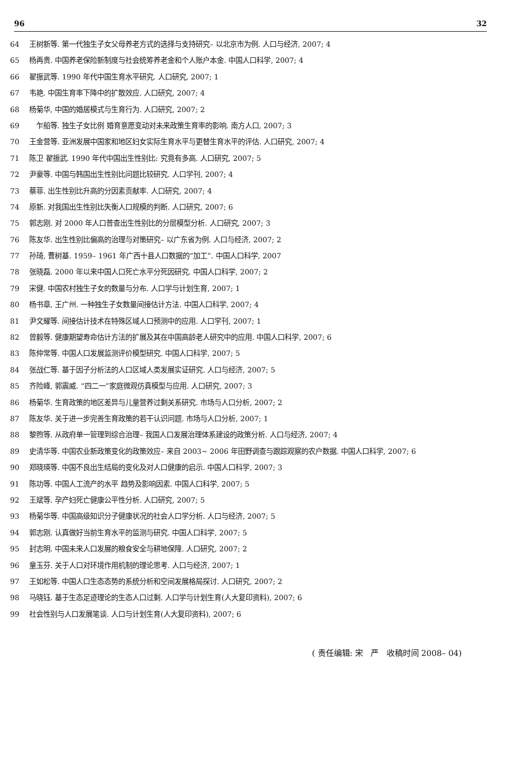96 32
64 王树新等. 第一代独生子女父母养老方式的选择与支持研究– 以北京市为例. 人口与经济, 2007; 4
65 杨再贵. 中国养老保险新制度与社会统筹养老金和个人账户本金. 中国人口科学, 2007; 4
66 翟振武等. 1990 年代中国生育水平研究. 人口研究, 2007; 1
67 韦艳. 中国生育率下降中的扩散效应. 人口研究, 2007; 4
68 杨菊华, 中国的婚居模式与生育行为. 人口研究, 2007; 2
69 乍船等. 独生子女比例 婚育意愿变动对未来政策生育率的影响. 南方人口, 2007; 3
70 王金营等. 亚洲发展中国家和地区妇女实际生育水平与更替生育水平的评估. 人口研究, 2007; 4
71 陈卫 翟振武. 1990 年代中国出生性别比: 究竟有多高. 人口研究, 2007; 5
72 尹豪等. 中国与韩国出生性别比问题比较研究. 人口学刊, 2007; 4
73 蔡菲. 出生性别比升高的分因素贡献率. 人口研究, 2007; 4
74 原新. 对我国出生性别比失衡人口规模的判断. 人口研究, 2007; 6
75 郭志刚. 对 2000 年人口普查出生性别比的分层模型分析. 人口研究, 2007; 3
76 陈友华. 出生性别比偏高的治理与对策研究– 以广东省为例. 人口与经济, 2007; 2
77 孙琦, 曹树基. 1959– 1961 年广西十县人口数据的“加工”. 中国人口科学, 2007
78 张晓磊. 2000 年以来中国人口死亡水平分死因研究. 中国人口科学, 2007; 2
79 宋健. 中国农村独生子女的数量与分布. 人口学与计划生育, 2007; 1
80 杨书章, 王广州. 一种独生子女数量间接估计方法. 中国人口科学, 2007; 4
81 尹文耀等. 间接估计技术在特殊区域人口预测中的应用. 人口学刊, 2007; 1
82 曾毅等. 健康期望寿命估计方法的扩展及其在中国高龄老人研究中的应用. 中国人口科学, 2007; 6
83 陈仲常等. 中国人口发展监测评价模型研究. 中国人口科学, 2007; 5
84 张战仁等. 基于因子分析法的人口区域人类发展实证研究. 人口与经济, 2007; 5
85 齐险峰, 郭震威. “四二一”家庭微观仿真模型与应用. 人口研究, 2007; 3
86 杨菊华. 生育政策的地区差异与儿童营养过剩关系研究. 市场与人口分析, 2007; 2
87 陈友华. 关于进一步完善生育政策的若干认识问题. 市场与人口分析, 2007; 1
88 黎煦等. 从政府单一管理到综合治理– 我国人口发展治理体系建设的政策分析. 人口与经济, 2007; 4
89 史清华等. 中国农业新政策变化的政策效应– 来自 2003~ 2006 年田野调查与跟踪观察的农户数据. 中国人口科学, 2007; 6
90 郑晓瑛等. 中国不良出生结局的变化及对人口健康的启示. 中国人口科学, 2007; 3
91 陈功等. 中国人工流产的水平 趋势及影响因素. 中国人口科学, 2007; 5
92 王斌等. 孕产妇死亡健康公平性分析. 人口研究, 2007; 5
93 杨菊华等. 中国高级知识分子健康状况的社会人口学分析. 人口与经济, 2007; 5
94 郭志刚. 认真做好当前生育水平的监测与研究. 中国人口科学, 2007; 5
95 封志明. 中国未来人口发展的粮食安全与耕地保障. 人口研究, 2007; 2
96 童玉芬. 关于人口对环境作用机制的理论思考. 人口与经济, 2007; 1
97 王如松等. 中国人口生态态势的系统分析和空间发展格局探讨. 人口研究, 2007; 2
98 马晓钰. 基于生态足迹理论的生态人口过剩. 人口学与计划生育(人大复印资料), 2007; 6
99 社会性别与人口发展笔谈. 人口与计划生育(人大复印资料), 2007; 6
( 责任编辑: 宋 严 收稿时间 2008– 04)